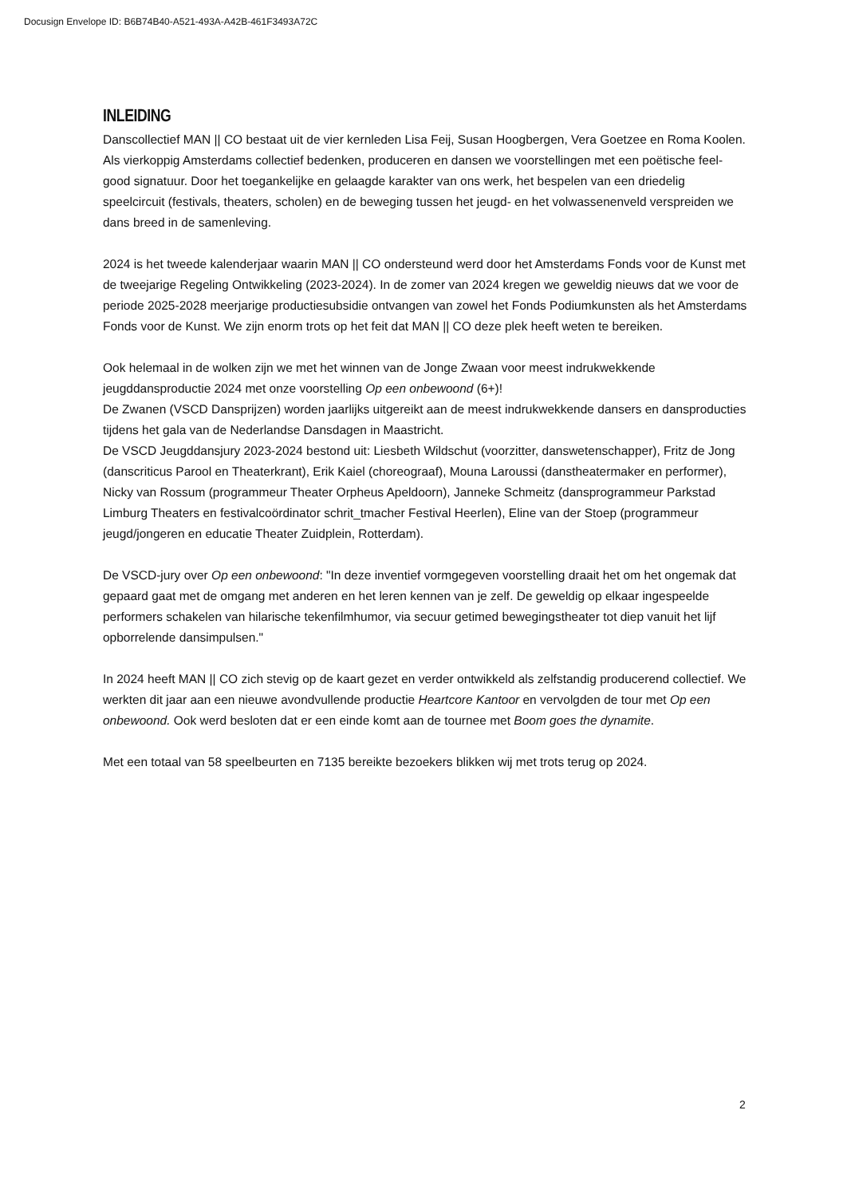Docusign Envelope ID: B6B74B40-A521-493A-A42B-461F3493A72C
INLEIDING
Danscollectief MAN || CO bestaat uit de vier kernleden Lisa Feij, Susan Hoogbergen, Vera Goetzee en Roma Koolen. Als vierkoppig Amsterdams collectief bedenken, produceren en dansen we voorstellingen met een poëtische feel-good signatuur. Door het toegankelijke en gelaagde karakter van ons werk, het bespelen van een driedelig speelcircuit (festivals, theaters, scholen) en de beweging tussen het jeugd- en het volwassenenveld verspreiden we dans breed in de samenleving.
2024 is het tweede kalenderjaar waarin MAN || CO ondersteund werd door het Amsterdams Fonds voor de Kunst met de tweejarige Regeling Ontwikkeling (2023-2024). In de zomer van 2024 kregen we geweldig nieuws dat we voor de periode 2025-2028 meerjarige productiesubsidie ontvangen van zowel het Fonds Podiumkunsten als het Amsterdams Fonds voor de Kunst. We zijn enorm trots op het feit dat MAN || CO deze plek heeft weten te bereiken.
Ook helemaal in de wolken zijn we met het winnen van de Jonge Zwaan voor meest indrukwekkende jeugddansproductie 2024 met onze voorstelling Op een onbewoond (6+)!
De Zwanen (VSCD Dansprijzen) worden jaarlijks uitgereikt aan de meest indrukwekkende dansers en dansproducties tijdens het gala van de Nederlandse Dansdagen in Maastricht.
De VSCD Jeugddansjury 2023-2024 bestond uit: Liesbeth Wildschut (voorzitter, danswetenschapper), Fritz de Jong (danscriticus Parool en Theaterkrant), Erik Kaiel (choreograaf), Mouna Laroussi (danstheatermaker en performer), Nicky van Rossum (programmeur Theater Orpheus Apeldoorn), Janneke Schmeitz (dansprogrammeur Parkstad Limburg Theaters en festivalcoördinator schrit_tmacher Festival Heerlen), Eline van der Stoep (programmeur jeugd/jongeren en educatie Theater Zuidplein, Rotterdam).
De VSCD-jury over Op een onbewoond: "In deze inventief vormgegeven voorstelling draait het om het ongemak dat gepaard gaat met de omgang met anderen en het leren kennen van je zelf. De geweldig op elkaar ingespeelde performers schakelen van hilarische tekenfilmhumor, via secuur getimed bewegingstheater tot diep vanuit het lijf opborrelende dansimpulsen."
In 2024 heeft MAN || CO zich stevig op de kaart gezet en verder ontwikkeld als zelfstandig producerend collectief. We werkten dit jaar aan een nieuwe avondvullende productie Heartcore Kantoor en vervolgden de tour met Op een onbewoond. Ook werd besloten dat er een einde komt aan de tournee met Boom goes the dynamite.
Met een totaal van 58 speelbeurten en 7135 bereikte bezoekers blikken wij met trots terug op 2024.
2